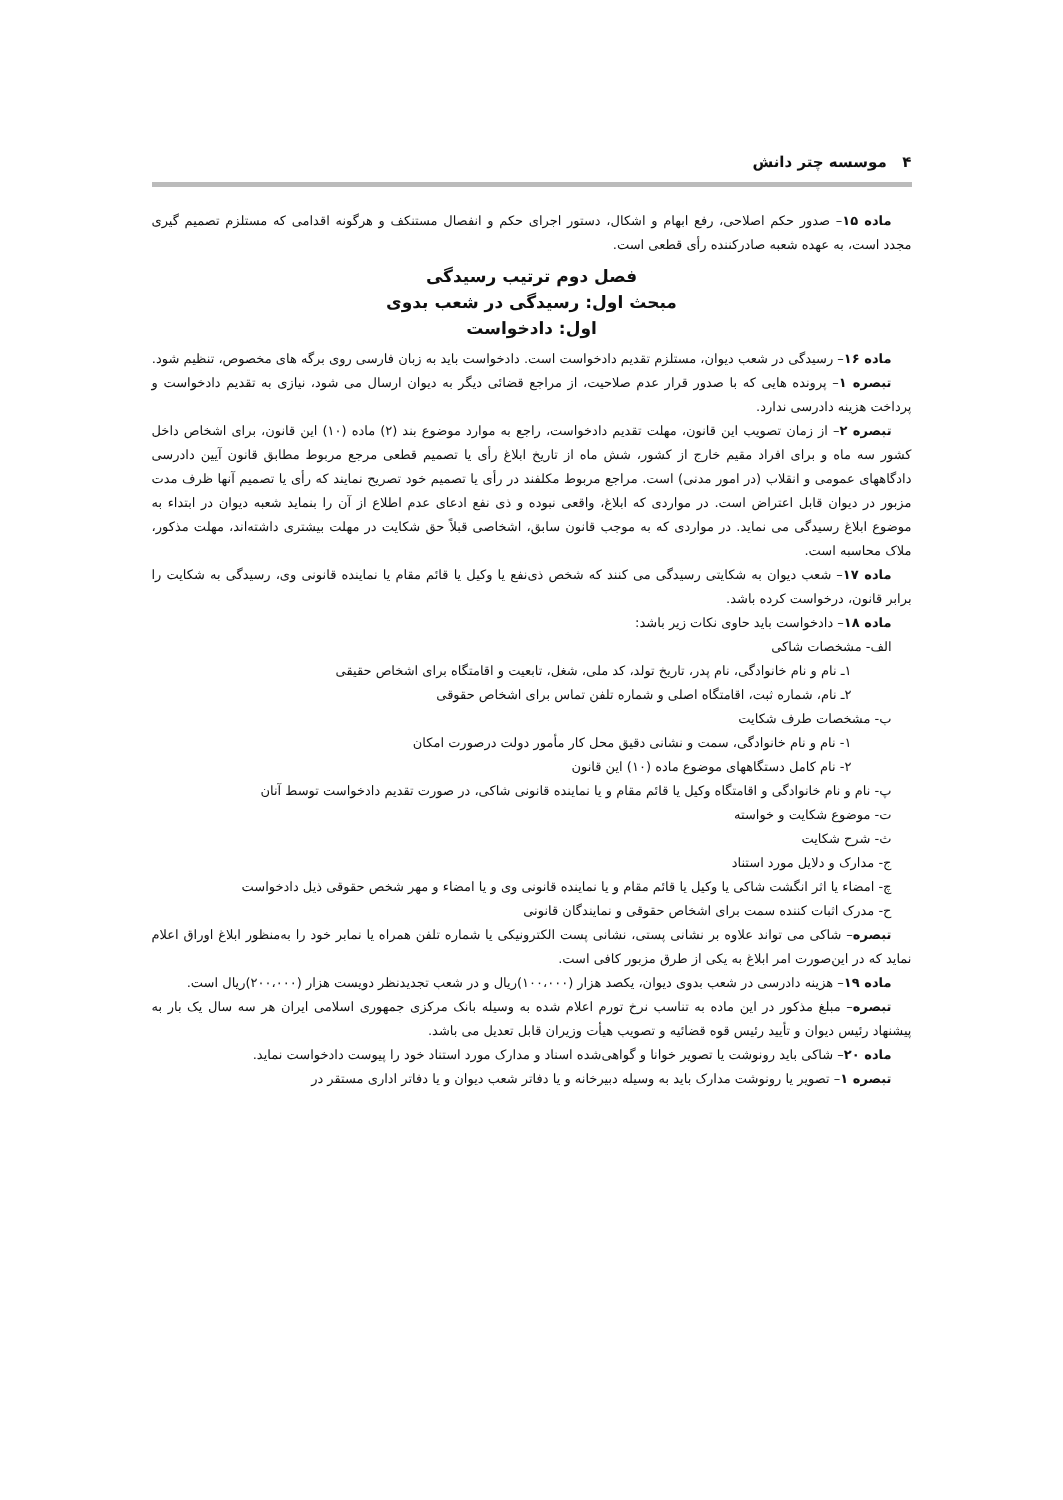۴ موسسه چتر دانش
ماده ۱۵– صدور حکم اصلاحی، رفع ابهام و اشکال، دستور اجرای حکم و انفصال مستنکف و هرگونه اقدامی که مستلزم تصمیم گیری مجدد است، به عهده شعبه صادرکننده رأی قطعی است.
فصل دوم ترتیب رسیدگی
مبحث اول: رسیدگی در شعب بدوی
اول: دادخواست
ماده ۱۶– رسیدگی در شعب دیوان، مستلزم تقدیم دادخواست است. دادخواست باید به زبان فارسی روی برگه های مخصوص، تنظیم شود.
تبصره ۱– پرونده هایی که با صدور قرار عدم صلاحیت، از مراجع قضائی دیگر به دیوان ارسال می شود، نیازی به تقدیم دادخواست و پرداخت هزینه دادرسی ندارد.
تبصره ۲– از زمان تصویب این قانون، مهلت تقدیم دادخواست، راجع به موارد موضوع بند (۲) ماده (۱۰) این قانون، برای اشخاص داخل کشور سه ماه و برای افراد مقیم خارج از کشور، شش ماه از تاریخ ابلاغ رأی یا تصمیم قطعی مرجع مربوط مطابق قانون آیین دادرسی دادگاههای عمومی و انقلاب (در امور مدنی) است. مراجع مربوط مکلفند در رأی یا تصمیم خود تصریح نمایند که رأی یا تصمیم آنها ظرف مدت مزبور در دیوان قابل اعتراض است. در مواردی که ابلاغ، واقعی نبوده و ذی نفع ادعای عدم اطلاع از آن را بنماید شعبه دیوان در ابتداء به موضوع ابلاغ رسیدگی می نماید. در مواردی که به موجب قانون سابق، اشخاصی قبلاً حق شکایت در مهلت بیشتری داشته‌اند، مهلت مذکور، ملاک محاسبه است.
ماده ۱۷– شعب دیوان به شکایتی رسیدگی می کنند که شخص ذی‌نفع یا وکیل یا قائم مقام یا نماینده قانونی وی، رسیدگی به شکایت را برابر قانون، درخواست کرده باشد.
ماده ۱۸– دادخواست باید حاوی نکات زیر باشد:
الف- مشخصات شاکی
۱ـ نام و نام خانوادگی، نام پدر، تاریخ تولد، کد ملی، شغل، تابعیت و اقامتگاه برای اشخاص حقیقی
۲ـ نام، شماره ثبت، اقامتگاه اصلی و شماره تلفن تماس برای اشخاص حقوقی
ب- مشخصات طرف شکایت
۱- نام و نام خانوادگی، سمت و نشانی دقیق محل کار مأمور دولت درصورت امکان
۲- نام کامل دستگاههای موضوع ماده (۱۰) این قانون
پ- نام و نام خانوادگی و اقامتگاه وکیل یا قائم مقام و یا نماینده قانونی شاکی، در صورت تقدیم دادخواست توسط آنان
ت- موضوع شکایت و خواسته
ث- شرح شکایت
ج- مدارک و دلایل مورد استناد
چ- امضاء یا اثر انگشت شاکی یا وکیل یا قائم مقام و یا نماینده قانونی وی و یا امضاء و مهر شخص حقوقی ذیل دادخواست
ح- مدرک اثبات کننده سمت برای اشخاص حقوقی و نمایندگان قانونی
تبصره– شاکی می تواند علاوه بر نشانی پستی، نشانی پست الکترونیکی یا شماره تلفن همراه یا نمابر خود را به‌منظور ابلاغ اوراق اعلام نماید که در این‌صورت امر ابلاغ به یکی از طرق مزبور کافی است.
ماده ۱۹– هزینه دادرسی در شعب بدوی دیوان، یکصد هزار (۱۰۰،۰۰۰)ریال و در شعب تجدیدنظر دویست هزار (۲۰۰،۰۰۰)ریال است.
تبصره– مبلغ مذکور در این ماده به تناسب نرخ تورم اعلام شده به وسیله بانک مرکزی جمهوری اسلامی ایران هر سه سال یک بار به پیشنهاد رئیس دیوان و تأیید رئیس قوه قضائیه و تصویب هیأت وزیران قابل تعدیل می باشد.
ماده ۲۰– شاکی باید رونوشت یا تصویر خوانا و گواهی‌شده اسناد و مدارک مورد استناد خود را پیوست دادخواست نماید.
تبصره ۱– تصویر یا رونوشت مدارک باید به وسیله دبیرخانه و یا دفاتر شعب دیوان و یا دفاتر اداری مستقر در